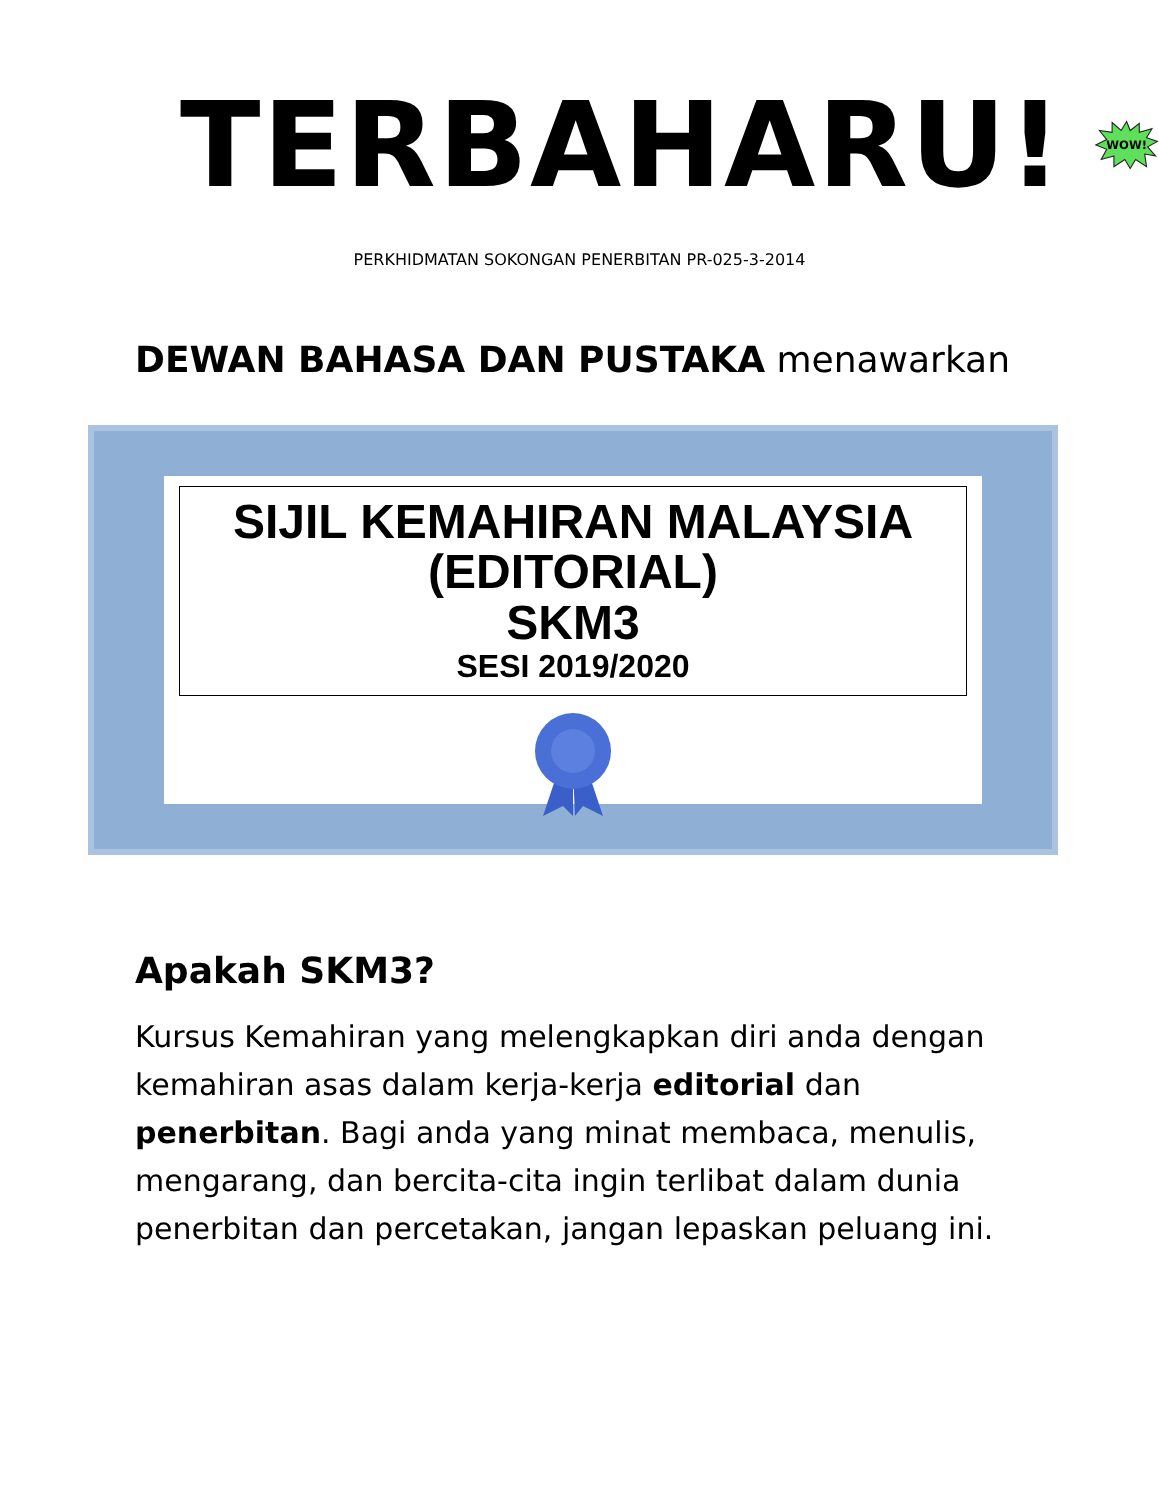TERBAHARU!
WOW!
PERKHIDMATAN SOKONGAN PENERBITAN PR-025-3-2014
DEWAN BAHASA DAN PUSTAKA menawarkan
SIJIL KEMAHIRAN MALAYSIA
(EDITORIAL)
SKM3
SESI 2019/2020
Apakah SKM3?
Kursus Kemahiran yang melengkapkan diri anda dengan kemahiran asas dalam kerja-kerja editorial dan penerbitan. Bagi anda yang minat membaca, menulis, mengarang, dan bercita-cita ingin terlibat dalam dunia penerbitan dan percetakan, jangan lepaskan peluang ini.